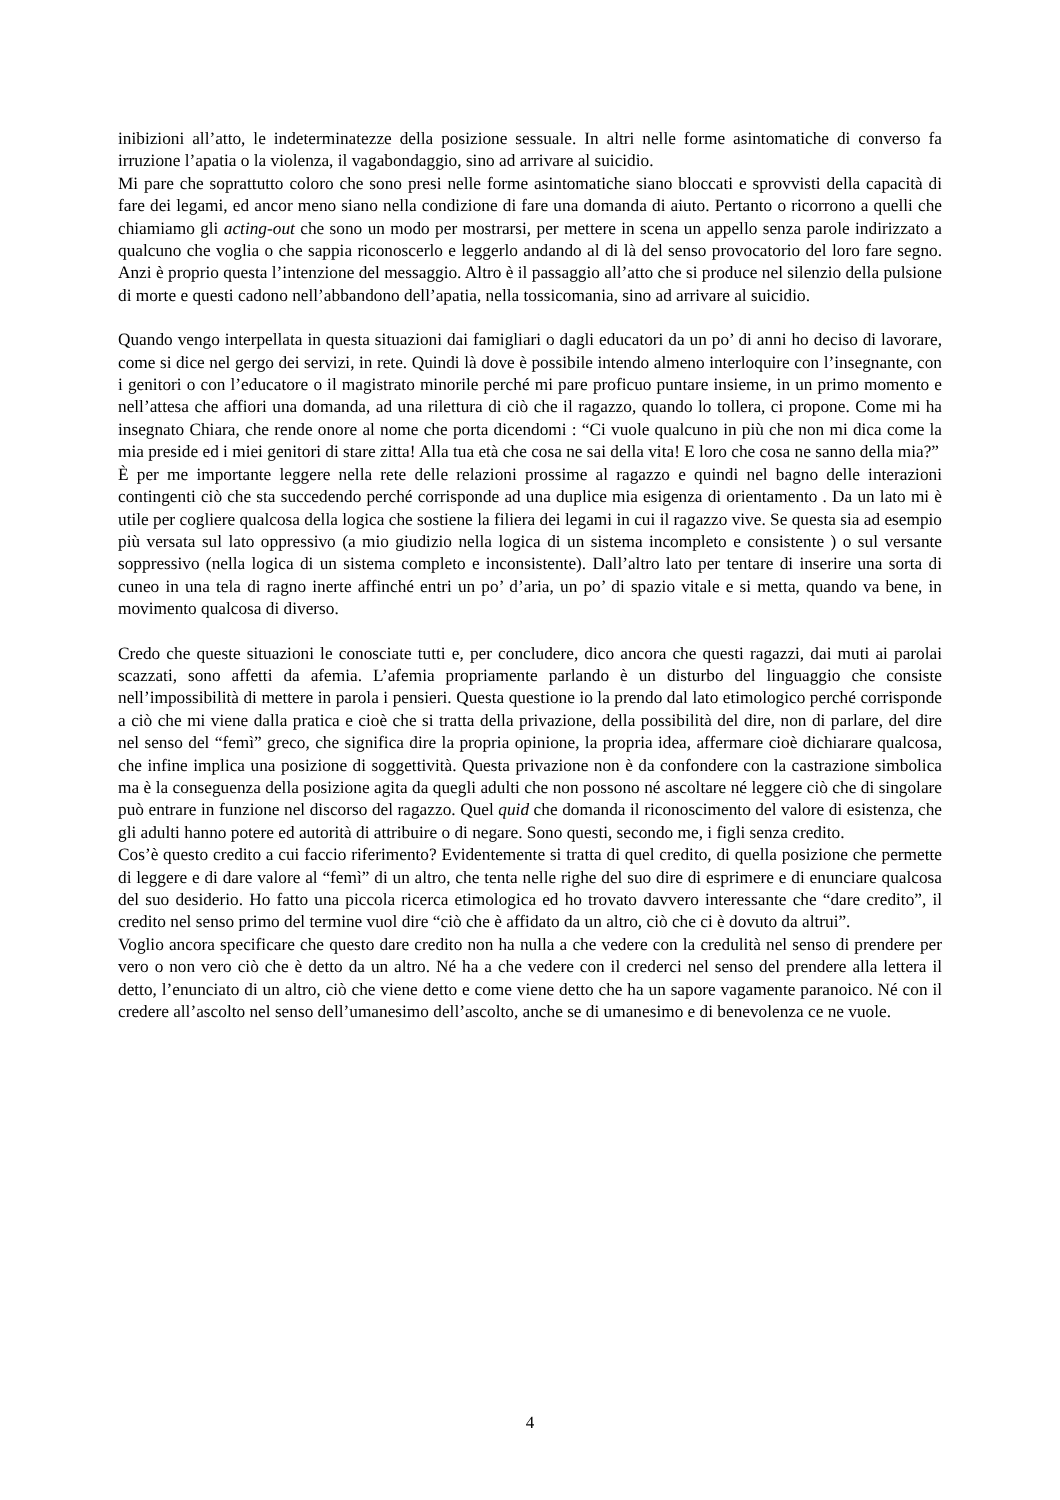inibizioni all’atto, le indeterminatezze della posizione sessuale. In altri nelle forme asintomatiche di converso fa irruzione l’apatia o la violenza, il vagabondaggio, sino ad arrivare al suicidio.
Mi pare che soprattutto coloro che sono presi nelle forme asintomatiche siano bloccati e sprovvisti della capacità di fare dei legami, ed ancor meno siano nella condizione di fare una domanda di aiuto. Pertanto o ricorrono a quelli che chiamiamo gli acting-out che sono un modo per mostrarsi, per mettere in scena un appello senza parole indirizzato a qualcuno che voglia o che sappia riconoscerlo e leggerlo andando al di là del senso provocatorio del loro fare segno. Anzi è proprio questa l’intenzione del messaggio. Altro è il passaggio all’atto che si produce nel silenzio della pulsione di morte e questi cadono nell’abbandono dell’apatia, nella tossicomania, sino ad arrivare al suicidio.
Quando vengo interpellata in questa situazioni dai famigliari o dagli educatori da un po’ di anni ho deciso di lavorare, come si dice nel gergo dei servizi, in rete. Quindi là dove è possibile intendo almeno interloquire con l’insegnante, con i genitori o con l’educatore o il magistrato minorile perché mi pare proficuo puntare insieme, in un primo momento e nell’attesa che affiori una domanda, ad una rilettura di ciò che il ragazzo, quando lo tollera, ci propone. Come mi ha insegnato Chiara, che rende onore al nome che porta dicendomi : “Ci vuole qualcuno in più che non mi dica come la mia preside ed i miei genitori di stare zitta! Alla tua età che cosa ne sai della vita! E loro che cosa ne sanno della mia?”
È per me importante leggere nella rete delle relazioni prossime al ragazzo e quindi nel bagno delle interazioni contingenti ciò che sta succedendo perché corrisponde ad una duplice mia esigenza di orientamento . Da un lato mi è utile per cogliere qualcosa della logica che sostiene la filiera dei legami in cui il ragazzo vive. Se questa sia ad esempio più versata sul lato oppressivo (a mio giudizio nella logica di un sistema incompleto e consistente ) o sul versante soppressivo (nella logica di un sistema completo e inconsistente). Dall’altro lato per tentare di inserire una sorta di cuneo in una tela di ragno inerte affinché entri un po’ d’aria, un po’ di spazio vitale e si metta, quando va bene, in movimento qualcosa di diverso.
Credo che queste situazioni le conosciate tutti e, per concludere, dico ancora che questi ragazzi, dai muti ai parolai scazzati, sono affetti da afemia. L’afemia propriamente parlando è un disturbo del linguaggio che consiste nell’impossibilità di mettere in parola i pensieri. Questa questione io la prendo dal lato etimologico perché corrisponde a ciò che mi viene dalla pratica e cioè che si tratta della privazione, della possibilità del dire, non di parlare, del dire nel senso del “femì” greco, che significa dire la propria opinione, la propria idea, affermare cioè dichiarare qualcosa, che infine implica una posizione di soggettività. Questa privazione non è da confondere con la castrazione simbolica ma è la conseguenza della posizione agita da quegli adulti che non possono né ascoltare né leggere ciò che di singolare può entrare in funzione nel discorso del ragazzo. Quel quid che domanda il riconoscimento del valore di esistenza, che gli adulti hanno potere ed autorità di attribuire o di negare. Sono questi, secondo me, i figli senza credito.
Cos’è questo credito a cui faccio riferimento? Evidentemente si tratta di quel credito, di quella posizione che permette di leggere e di dare valore al “femì” di un altro, che tenta nelle righe del suo dire di esprimere e di enunciare qualcosa del suo desiderio. Ho fatto una piccola ricerca etimologica ed ho trovato davvero interessante che “dare credito”, il credito nel senso primo del termine vuol dire “ciò che è affidato da un altro, ciò che ci è dovuto da altrui”.
Voglio ancora specificare che questo dare credito non ha nulla a che vedere con la credulità nel senso di prendere per vero o non vero ciò che è detto da un altro. Né ha a che vedere con il crederci nel senso del prendere alla lettera il detto, l’enunciato di un altro, ciò che viene detto e come viene detto che ha un sapore vagamente paranoico. Né con il credere all’ascolto nel senso dell’umanesimo dell’ascolto, anche se di umanesimo e di benevolenza ce ne vuole.
4